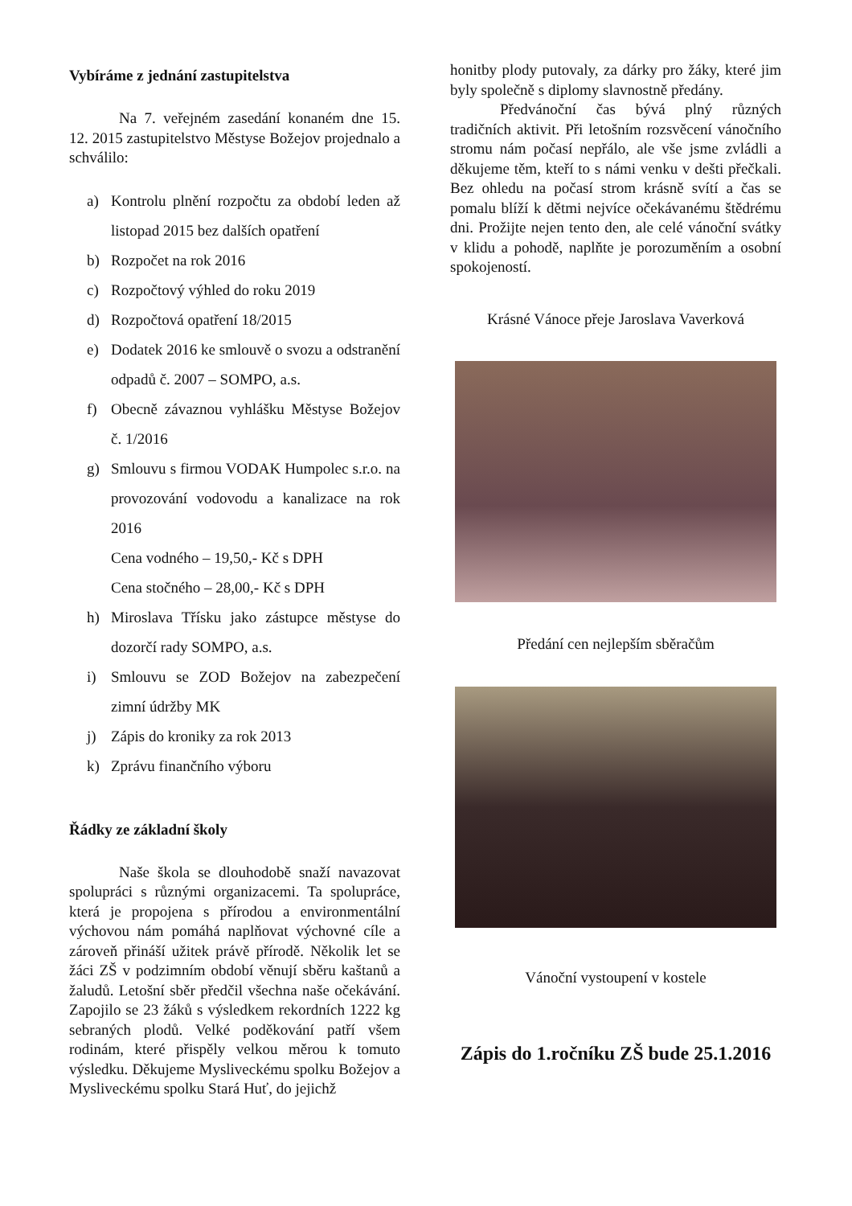Vybíráme z jednání zastupitelstva
Na 7. veřejném zasedání konaném dne 15. 12. 2015 zastupitelstvo Městyse Božejov projednalo a schválilo:
a) Kontrolu plnění rozpočtu za období leden až listopad 2015 bez dalších opatření
b) Rozpočet na rok 2016
c) Rozpočtový výhled do roku 2019
d) Rozpočtová opatření 18/2015
e) Dodatek 2016 ke smlouvě o svozu a odstranění odpadů č. 2007 – SOMPO, a.s.
f) Obecně závaznou vyhlášku Městyse Božejov č. 1/2016
g) Smlouvu s firmou VODAK Humpolec s.r.o. na provozování vodovodu a kanalizace na rok 2016
Cena vodného – 19,50,- Kč s DPH
Cena stočného – 28,00,- Kč s DPH
h) Miroslava Třísku jako zástupce městyse do dozorčí rady SOMPO, a.s.
i) Smlouvu se ZOD Božejov na zabezpečení zimní údržby MK
j) Zápis do kroniky za rok 2013
k) Zprávu finančního výboru
Řádky ze základní školy
Naše škola se dlouhodobě snaží navazovat spolupráci s různými organizacemi. Ta spolupráce, která je propojena s přírodou a environmentální výchovou nám pomáhá naplňovat výchovné cíle a zároveň přináší užitek právě přírodě. Několik let se žáci ZŠ v podzimním období věnují sběru kaštanů a žaludů. Letošní sběr předčil všechna naše očekávání. Zapojilo se 23 žáků s výsledkem rekordních 1222 kg sebraných plodů. Velké poděkování patří všem rodinám, které přispěly velkou měrou k tomuto výsledku. Děkujeme Mysliveckému spolku Božejov a Mysliveckému spolku Stará Huť, do jejichž
honitby plody putovaly, za dárky pro žáky, které jim byly společně s diplomy slavnostně předány.
Předvánoční čas bývá plný různých tradičních aktivit. Při letošním rozsvěcení vánočního stromu nám počasí nepřálo, ale vše jsme zvládli a děkujeme těm, kteří to s námi venku v dešti přečkali. Bez ohledu na počasí strom krásně svítí a čas se pomalu blíží k dětmi nejvíce očekávanému štědrému dni. Prožijte nejen tento den, ale celé vánoční svátky v klidu a pohodě, naplňte je porozuměním a osobní spokojeností.
Krásné Vánoce přeje Jaroslava Vaverková
Předání cen nejlepším sběračům
Vánoční vystoupení v kostele
Zápis do 1.ročníku ZŠ bude 25.1.2016